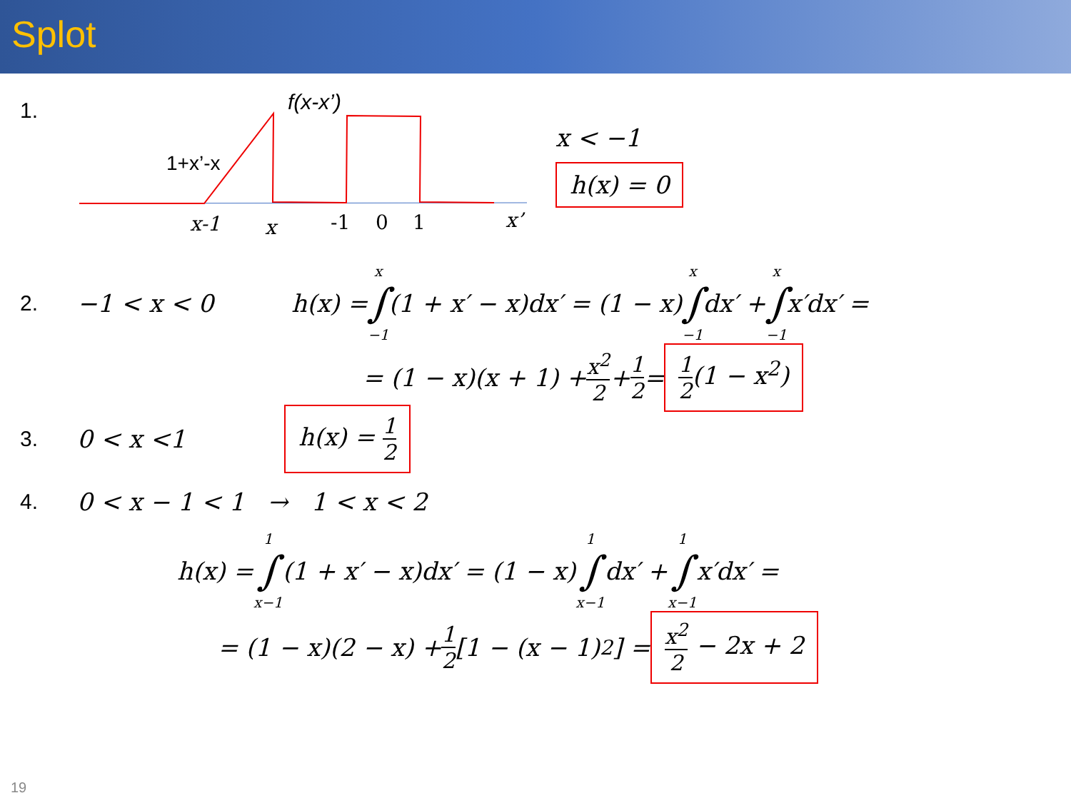Splot
1.
f(x-x’)
1+x’-x
x-1
x
-1
0
1
x’
x < −1
h(x) = 0
2. −1 < x < 0 h(x) = x ∫ −1 (1 + x′ − x)dx′ = (1 − x) x ∫ −1 dx′ + x ∫ −1 x′dx′ =
= (1 − x)(x + 1) + x<sup>2</sup> 2 + 1 2 = 1 2(1 − x<sup>2</sup>)
3. 0 < x <1 h(x) = 1 2
4.
0 < x − 1 < 1 → 1 < x < 2
h(x) = 1 ∫ x−1 (1 + x′ − x)dx′ = (1 − x) 1 ∫ x−1 dx′ + 1 ∫ x−1 x′dx′ =
= (1 − x)(2 − x) + 1 2 [1 − (x − 1)<sup>2</sup>] = x<sup>2</sup> 2 − 2x + 2
19